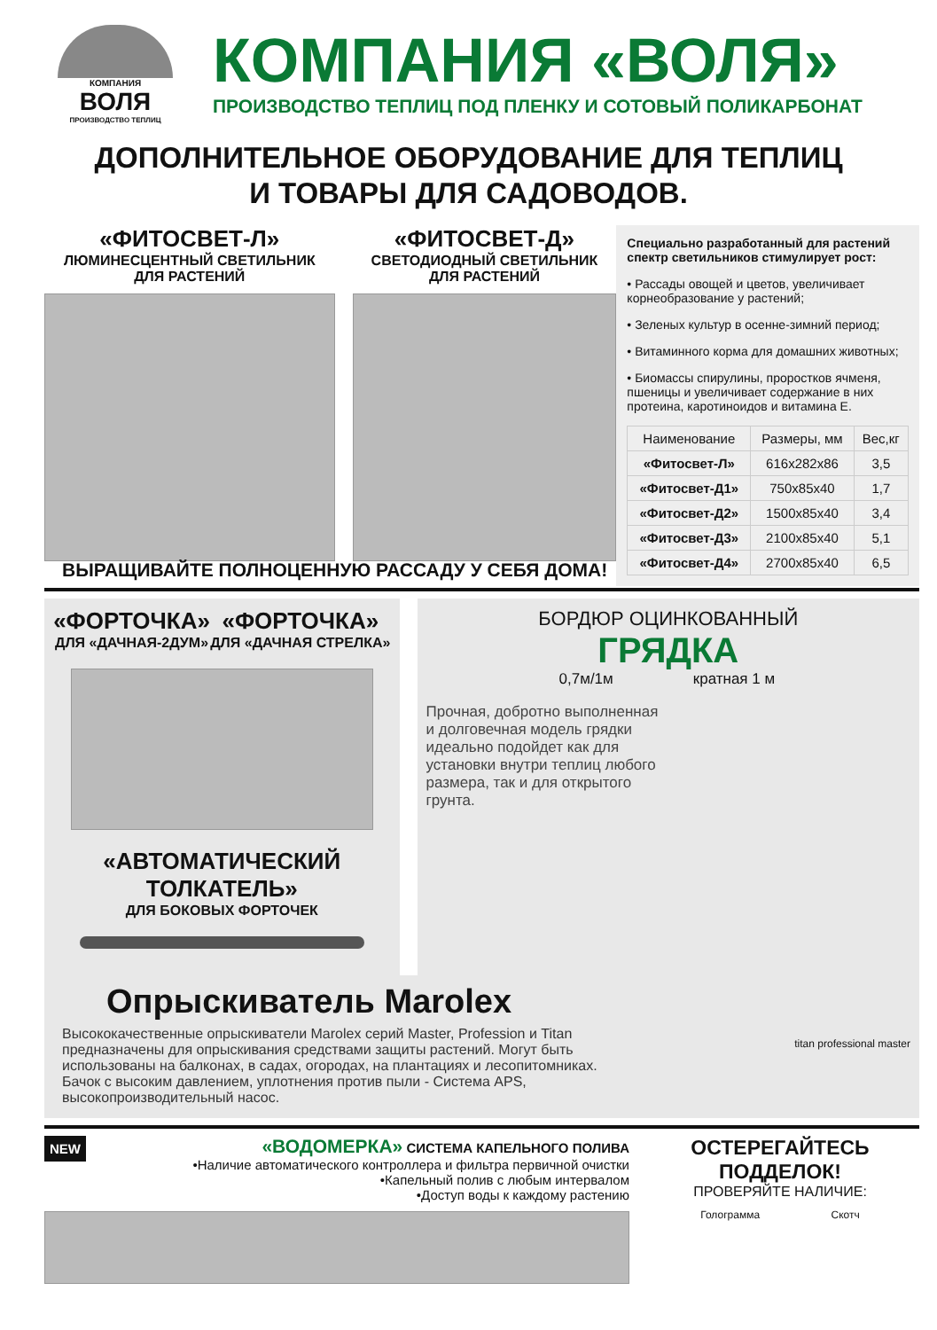КОМПАНИЯ
ВОЛЯ
ПРОИЗВОДСТВО ТЕПЛИЦ
КОМПАНИЯ «ВОЛЯ»
ПРОИЗВОДСТВО ТЕПЛИЦ ПОД ПЛЕНКУ И СОТОВЫЙ ПОЛИКАРБОНАТ
ДОПОЛНИТЕЛЬНОЕ ОБОРУДОВАНИЕ ДЛЯ ТЕПЛИЦ
И ТОВАРЫ ДЛЯ САДОВОДОВ.
«ФИТОСВЕТ-Л»
ЛЮМИНЕСЦЕНТНЫЙ СВЕТИЛЬНИК
ДЛЯ РАСТЕНИЙ
«ФИТОСВЕТ-Д»
СВЕТОДИОДНЫЙ СВЕТИЛЬНИК
ДЛЯ РАСТЕНИЙ
Специально разработанный для растений спектр светильников стимулирует рост:
• Рассады овощей и цветов, увеличивает корнеобразование у растений;
• Зеленых культур в осенне-зимний период;
• Витаминного корма для домашних животных;
• Биомассы спирулины, проростков ячменя, пшеницы и увеличивает содержание в них протеина, каротиноидов и витамина Е.
| Наименование | Размеры, мм | Вес,кг |
| --- | --- | --- |
| «Фитосвет-Л» | 616х282х86 | 3,5 |
| «Фитосвет-Д1» | 750х85х40 | 1,7 |
| «Фитосвет-Д2» | 1500х85х40 | 3,4 |
| «Фитосвет-Д3» | 2100х85х40 | 5,1 |
| «Фитосвет-Д4» | 2700х85х40 | 6,5 |
ВЫРАЩИВАЙТЕ ПОЛНОЦЕННУЮ РАССАДУ У СЕБЯ ДОМА!
«ФОРТОЧКА»
ДЛЯ «ДАЧНАЯ-2ДУМ»
«ФОРТОЧКА»
ДЛЯ «ДАЧНАЯ СТРЕЛКА»
«АВТОМАТИЧЕСКИЙ ТОЛКАТЕЛЬ»
ДЛЯ БОКОВЫХ ФОРТОЧЕК
БОРДЮР ОЦИНКОВАННЫЙ
ГРЯДКА
0,7м/1м кратная 1 м
Прочная, добротно выполненная и долговечная модель грядки идеально подойдет как для установки внутри теплиц любого размера, так и для открытого грунта.
Опрыскиватель Marolex
Высококачественные опрыскиватели Marolex серий Master, Profession и Titan предназначены для опрыскивания средствами защиты растений. Могут быть использованы на балконах, в садах, огородах, на плантациях и лесопитомниках. Бачок с высоким давлением, уплотнения против пыли - Система APS, высокопроизводительный насос.
titan professional master
NEW
«ВОДОМЕРКА» СИСТЕМА КАПЕЛЬНОГО ПОЛИВА
•Наличие автоматического контроллера и фильтра первичной очистки
•Капельный полив с любым интервалом
•Доступ воды к каждому растению
ОСТЕРЕГАЙТЕСЬ
ПОДДЕЛОК!
ПРОВЕРЯЙТЕ НАЛИЧИЕ:
Голограмма Скотч